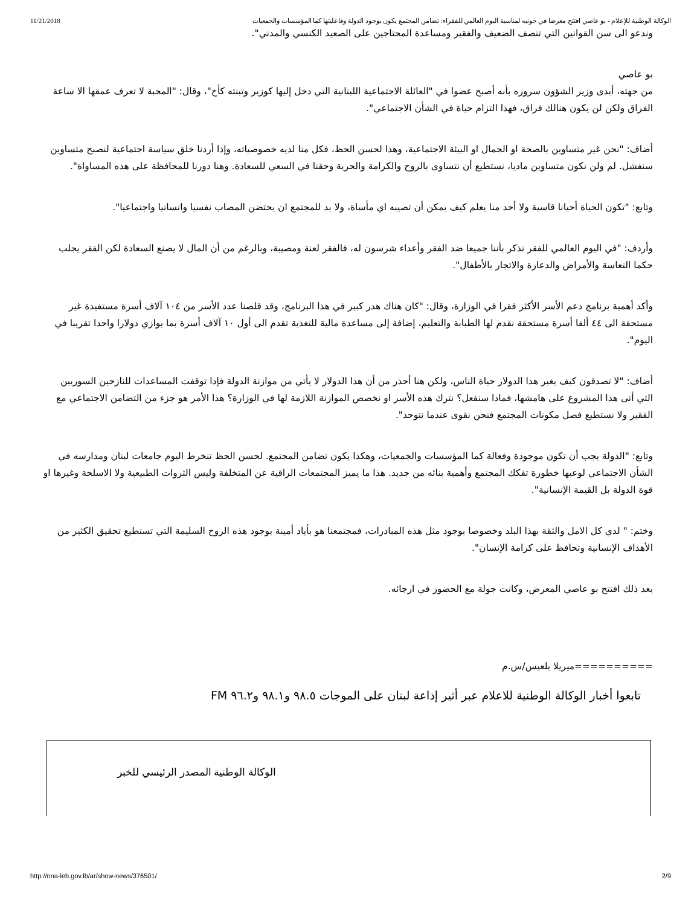11/21/2018 الوكالة الوطنية للإعلام - بو عاصي افتتح معرضا في جونيه لمناسبة اليوم العالمي للفقراء: تضامن المجتمع يكون بوجود الدولة وفاعليتها كما المؤسسات والجمعيات
وندعو الى سن القوانين التي تنصف الضعيف والفقير ومساعدة المحتاجين على الصعيد الكنسي والمدني".
بو عاصي
من جهته، أبدى وزير الشؤون سروره بأنه أصبح عضوا في "العائلة الاجتماعية اللبنانية التي دخل إليها كوزير وتبنته كأخ"، وقال: "المحبة لا تعرف عمقها الا ساعة الفراق ولكن لن يكون هنالك فراق، فهذا التزام حياة في الشأن الاجتماعي".
أضاف: "نحن غير متساوين بالصحة او الجمال او البيئة الاجتماعية، وهذا لحسن الحظ، فكل منا لديه خصوصياته، وإذا أردنا خلق سياسة اجتماعية لنصبح متساوين سنفشل. لم ولن نكون متساوين ماديا، نستطيع أن نتساوى بالروح والكرامة والحرية وحقنا في السعي للسعادة. وهنا دورنا للمحافظة على هذه المساواة".
وتابع: "تكون الحياة أحيانا قاسية ولا أحد منا يعلم كيف يمكن أن تصيبه اي مأساة، ولا بد للمجتمع ان يحتضن المصاب نفسيا وانسانيا واجتماعيا".
وأردف: "في اليوم العالمي للفقر نذكر بأننا جميعا ضد الفقر وأعداء شرسون له، فالفقر لعنة ومصيبة، وبالرغم من أن المال لا يصنع السعادة لكن الفقر يجلب حكما التعاسة والأمراض والدعارة والاتجار بالأطفال".
وأكد أهمية برنامج دعم الأسر الأكثر فقرا في الوزارة، وقال: "كان هناك هدر كبير في هذا البرنامج، وقد قلصنا عدد الأسر من ١٠٤ آلاف أسرة مستفيدة غير مستحقة الى ٤٤ ألفا أسرة مستحقة نقدم لها الطبابة والتعليم، إضافة إلى مساعدة مالية للتغذية تقدم الى أول ١٠ آلاف أسرة بما يوازي دولارا واحدا تقريبا في اليوم".
أضاف: "لا تصدقون كيف يغير هذا الدولار حياة الناس، ولكن هنا أحذر من أن هذا الدولار لا يأتي من موازنة الدولة فإذا توقفت المساعدات للنازحين السوريين التي أتى هذا المشروع على هامشها، فماذا سنفعل؟ نترك هذه الأسر او نخصص الموازنة اللازمة لها في الوزارة؟ هذا الأمر هو جزء من التضامن الاجتماعي مع الفقير ولا نستطيع فصل مكونات المجتمع فنحن نقوى عندما نتوحد".
وتابع: "الدولة يجب أن تكون موجودة وفعالة كما المؤسسات والجمعيات، وهكذا يكون تضامن المجتمع. لحسن الحظ تنخرط اليوم جامعات لبنان ومدارسه في الشأن الاجتماعي لوعيها خطورة تفكك المجتمع وأهمية بنائه من جديد. هذا ما يميز المجتمعات الراقية عن المتخلفة وليس الثروات الطبيعية ولا الاسلحة وغيرها او قوة الدولة بل القيمة الإنسانية".
وختم: " لدي كل الامل والثقة بهذا البلد وخصوصا بوجود مثل هذه المبادرات، فمجتمعنا هو بأياد أمينة بوجود هذه الروح السليمة التي تستطيع تحقيق الكثير من الأهداف الإنسانية وتحافظ على كرامة الإنسان".
بعد ذلك افتتح بو عاصي المعرض، وكانت جولة مع الحضور في ارجائه.
==========ميريلا بلعيس/س.م
تابعوا أخبار الوكالة الوطنية للاعلام عبر أثير إذاعة لبنان على الموجات ٩٨.٥ و٩٨.١ و٩٦.٢ FM
الوكالة الوطنية المصدر الرئيسي للخبر
http://nna-leb.gov.lb/ar/show-news/376501/ 2/9